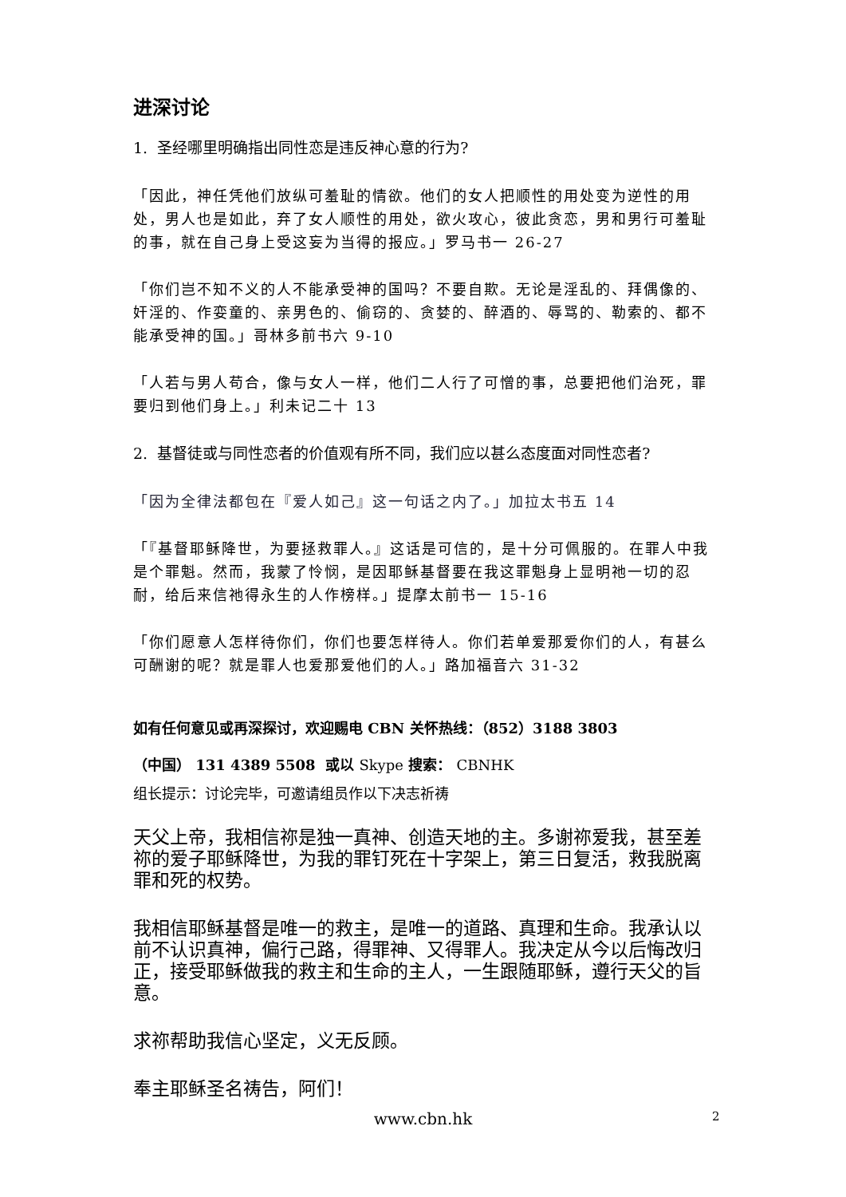进深讨论
1. 圣经哪里明确指出同性恋是违反神心意的行为?
「因此，神任凭他们放纵可羞耻的情欲。他们的女人把顺性的用处变为逆性的用处，男人也是如此，弃了女人顺性的用处，欲火攻心，彼此贪恋，男和男行可羞耻的事，就在自己身上受这妄为当得的报应。」罗马书一 26-27
「你们岂不知不义的人不能承受神的国吗？不要自欺。无论是淫乱的、拜偶像的、奸淫的、作娈童的、亲男色的、偷窃的、贪婪的、醉酒的、辱骂的、勒索的、都不能承受神的国。」哥林多前书六 9-10
「人若与男人苟合，像与女人一样，他们二人行了可憎的事，总要把他们治死，罪要归到他们身上。」利未记二十 13
2. 基督徒或与同性恋者的价值观有所不同，我们应以甚么态度面对同性恋者?
「因为全律法都包在『爱人如己』这一句话之内了。」加拉太书五 14
「『基督耶稣降世，为要拯救罪人。』这话是可信的，是十分可佩服的。在罪人中我是个罪魁。然而，我蒙了怜悯，是因耶稣基督要在我这罪魁身上显明祂一切的忍耐，给后来信祂得永生的人作榜样。」提摩太前书一 15-16
「你们愿意人怎样待你们，你们也要怎样待人。你们若单爱那爱你们的人，有甚么可酬谢的呢？就是罪人也爱那爱他们的人。」路加福音六 31-32
如有任何意见或再深探讨，欢迎赐电 CBN 关怀热线：（852）3188 3803
（中国） 131 4389 5508 或以 Skype 搜索： CBNHK
组长提示：讨论完毕，可邀请组员作以下决志祈祷
天父上帝，我相信祢是独一真神、创造天地的主。多谢祢爱我，甚至差祢的爱子耶稣降世，为我的罪钉死在十字架上，第三日复活，救我脱离罪和死的权势。
我相信耶稣基督是唯一的救主，是唯一的道路、真理和生命。我承认以前不认识真神，偏行己路，得罪神、又得罪人。我决定从今以后悔改归正，接受耶稣做我的救主和生命的主人，一生跟随耶稣，遵行天父的旨意。
求祢帮助我信心坚定，义无反顾。
奉主耶稣圣名祷告，阿们！
www.cbn.hk 2